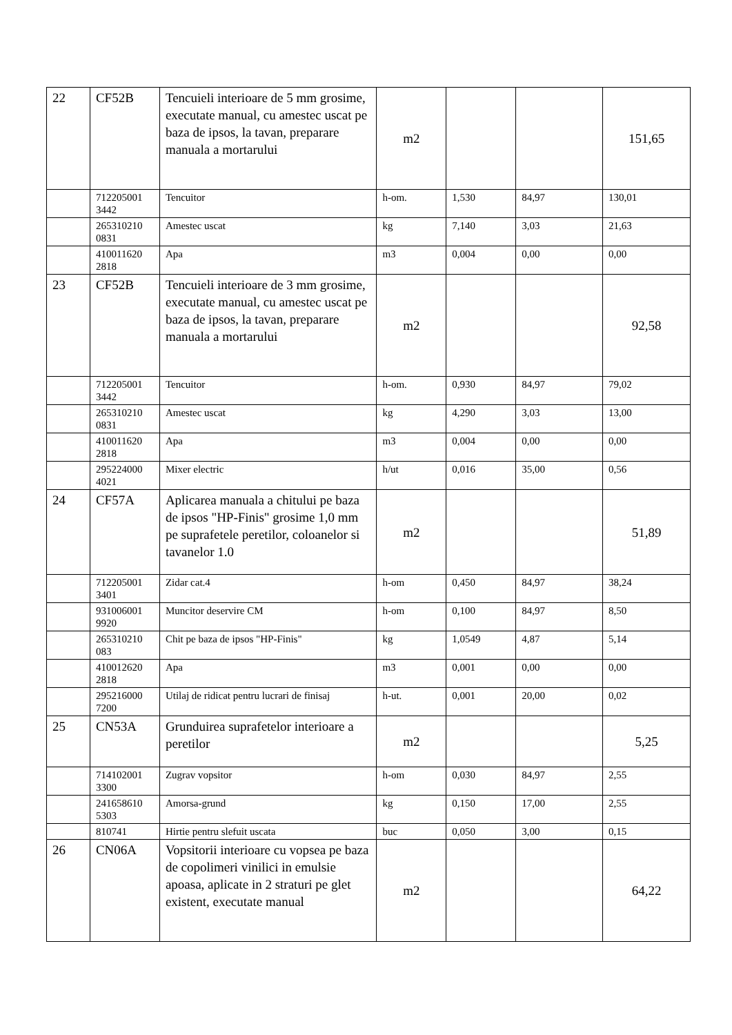| 22 | CF52B | Tencuieli interioare de 5 mm grosime, executate manual, cu amestec uscat pe baza de ipsos, la tavan, preparare manuala a mortarului | m2 | | | 151,65 |
| | 712205001 3442 | Tencuitor | h-om. | 1,530 | 84,97 | 130,01 |
| | 265310210 0831 | Amestec uscat | kg | 7,140 | 3,03 | 21,63 |
| | 410011620 2818 | Apa | m3 | 0,004 | 0,00 | 0,00 |
| 23 | CF52B | Tencuieli interioare de 3 mm grosime, executate manual, cu amestec uscat pe baza de ipsos, la tavan, preparare manuala a mortarului | m2 | | | 92,58 |
| | 712205001 3442 | Tencuitor | h-om. | 0,930 | 84,97 | 79,02 |
| | 265310210 0831 | Amestec uscat | kg | 4,290 | 3,03 | 13,00 |
| | 410011620 2818 | Apa | m3 | 0,004 | 0,00 | 0,00 |
| | 295224000 4021 | Mixer electric | h/ut | 0,016 | 35,00 | 0,56 |
| 24 | CF57A | Aplicarea manuala a chitului pe baza de ipsos "HP-Finis" grosime 1,0 mm pe suprafetele peretilor, coloanelor si tavanelor 1.0 | m2 | | | 51,89 |
| | 712205001 3401 | Zidar cat.4 | h-om | 0,450 | 84,97 | 38,24 |
| | 931006001 9920 | Muncitor deservire CM | h-om | 0,100 | 84,97 | 8,50 |
| | 265310210 083 | Chit pe baza de ipsos "HP-Finis" | kg | 1,0549 | 4,87 | 5,14 |
| | 410012620 2818 | Apa | m3 | 0,001 | 0,00 | 0,00 |
| | 295216000 7200 | Utilaj de ridicat pentru lucrari de finisaj | h-ut. | 0,001 | 20,00 | 0,02 |
| 25 | CN53A | Grunduirea suprafetelor interioare a peretilor | m2 | | | 5,25 |
| | 714102001 3300 | Zugrav vopsitor | h-om | 0,030 | 84,97 | 2,55 |
| | 241658610 5303 | Amorsa-grund | kg | 0,150 | 17,00 | 2,55 |
| | 810741 | Hirtie pentru slefuit uscata | buc | 0,050 | 3,00 | 0,15 |
| 26 | CN06A | Vopsitorii interioare cu vopsea pe baza de copolimeri vinilici in emulsie apoasa, aplicate in 2 straturi pe glet existent, executate manual | m2 | | | 64,22 |